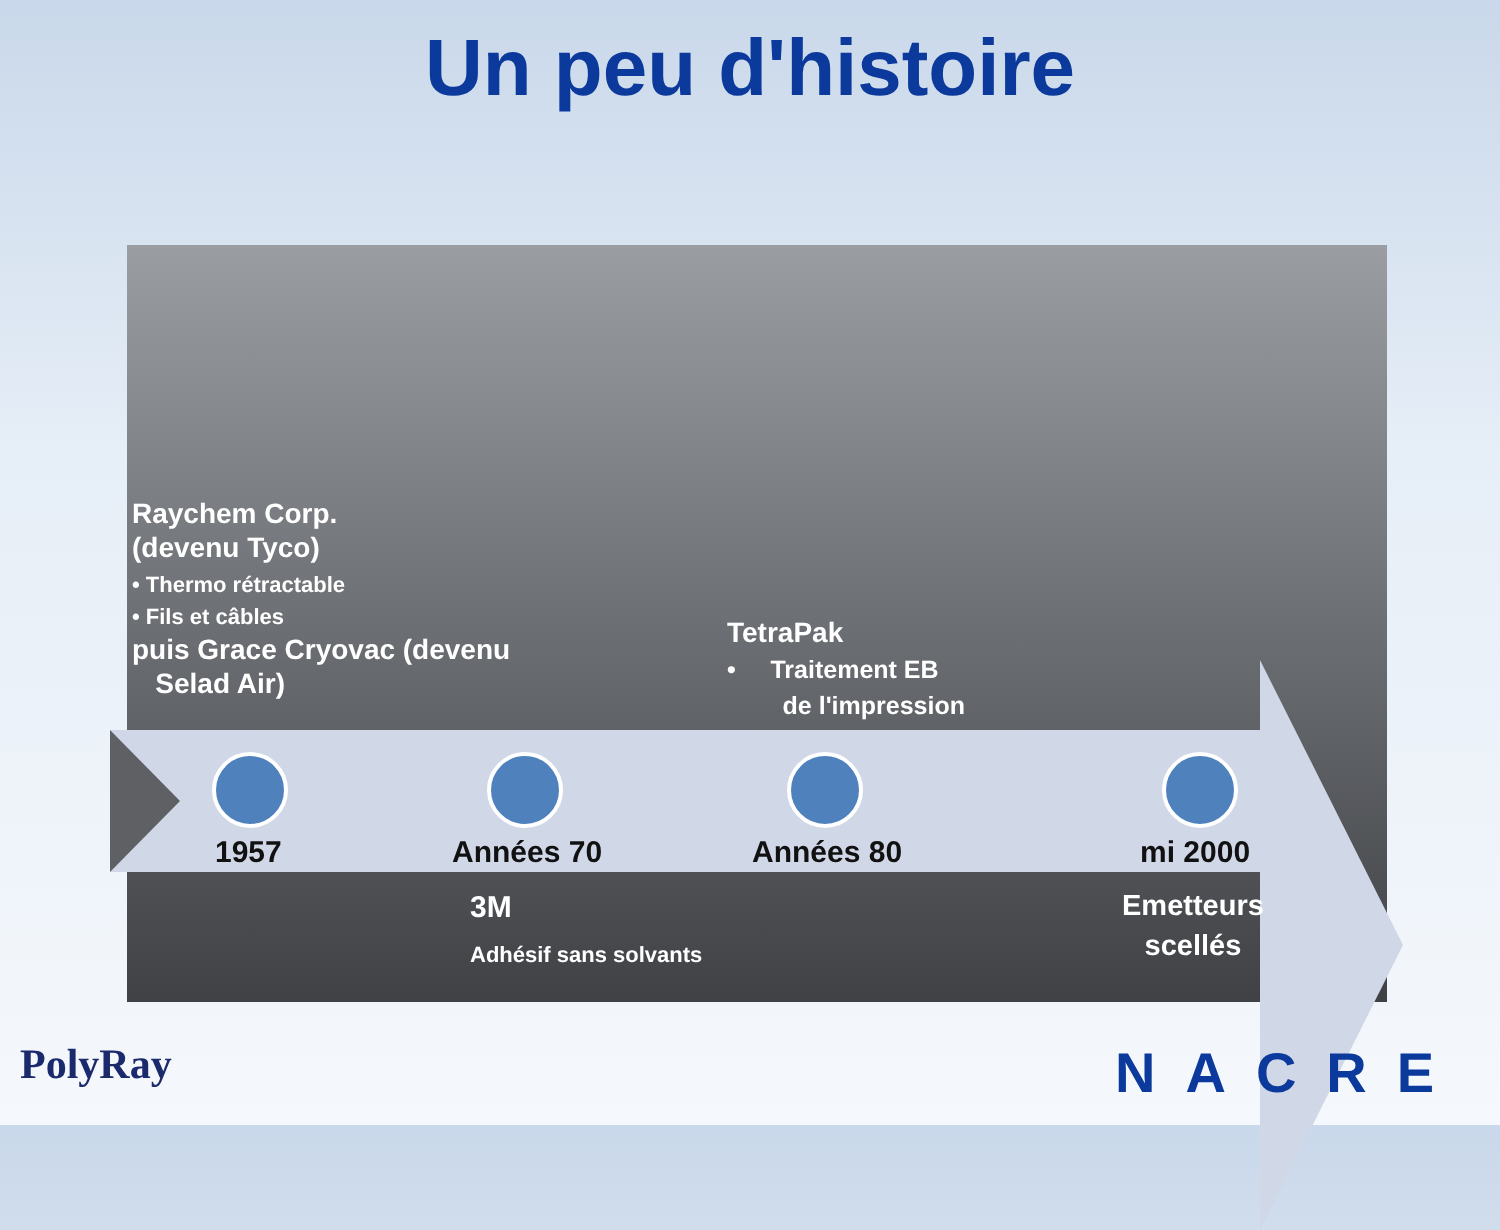Un peu d'histoire
Raychem Corp.
(devenu Tyco)
• Thermo rétractable
• Fils et câbles
puis Grace Cryovac (devenu
Selad Air)
TetraPak
• Traitement EB
de l'impression
1957 Années 70 Années 80 mi 2000
3M
Adhésif sans solvants
Emetteurs
scellés
PolyRay NACRE